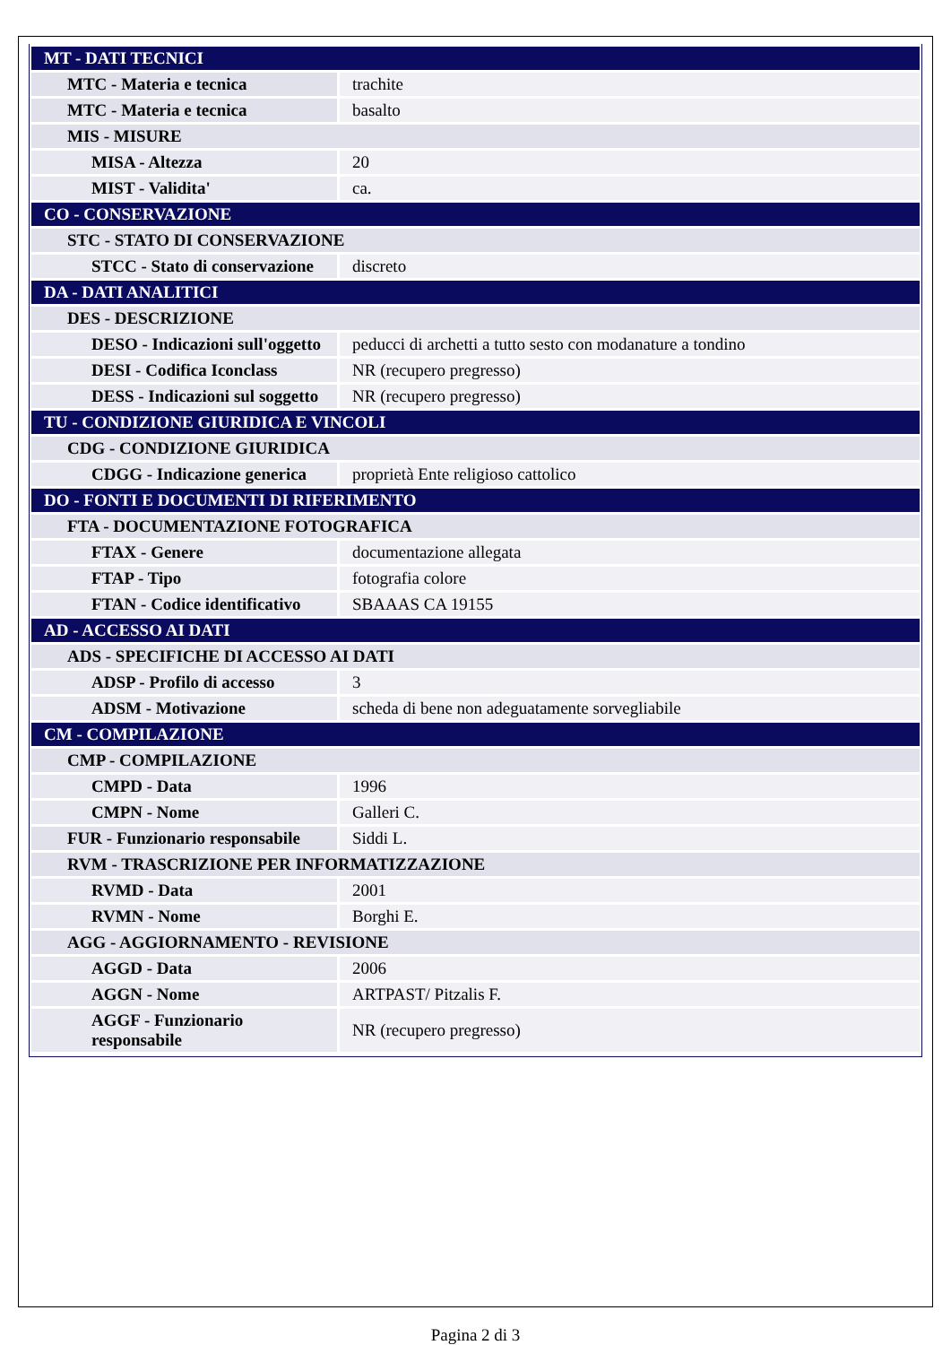| MT - DATI TECNICI | |
| MTC - Materia e tecnica | trachite |
| MTC - Materia e tecnica | basalto |
| MIS - MISURE | |
| MISA - Altezza | 20 |
| MIST - Validita' | ca. |
| CO - CONSERVAZIONE | |
| STC - STATO DI CONSERVAZIONE | |
| STCC - Stato di conservazione | discreto |
| DA - DATI ANALITICI | |
| DES - DESCRIZIONE | |
| DESO - Indicazioni sull'oggetto | peducci di archetti a tutto sesto con modanature a tondino |
| DESI - Codifica Iconclass | NR (recupero pregresso) |
| DESS - Indicazioni sul soggetto | NR (recupero pregresso) |
| TU - CONDIZIONE GIURIDICA E VINCOLI | |
| CDG - CONDIZIONE GIURIDICA | |
| CDGG - Indicazione generica | proprietà Ente religioso cattolico |
| DO - FONTI E DOCUMENTI DI RIFERIMENTO | |
| FTA - DOCUMENTAZIONE FOTOGRAFICA | |
| FTAX - Genere | documentazione allegata |
| FTAP - Tipo | fotografia colore |
| FTAN - Codice identificativo | SBAAAS CA 19155 |
| AD - ACCESSO AI DATI | |
| ADS - SPECIFICHE DI ACCESSO AI DATI | |
| ADSP - Profilo di accesso | 3 |
| ADSM - Motivazione | scheda di bene non adeguatamente sorvegliabile |
| CM - COMPILAZIONE | |
| CMP - COMPILAZIONE | |
| CMPD - Data | 1996 |
| CMPN - Nome | Galleri C. |
| FUR - Funzionario responsabile | Siddi L. |
| RVM - TRASCRIZIONE PER INFORMATIZZAZIONE | |
| RVMD - Data | 2001 |
| RVMN - Nome | Borghi E. |
| AGG - AGGIORNAMENTO - REVISIONE | |
| AGGD - Data | 2006 |
| AGGN - Nome | ARTPAST/ Pitzalis F. |
| AGGF - Funzionario responsabile | NR (recupero pregresso) |
Pagina 2 di 3